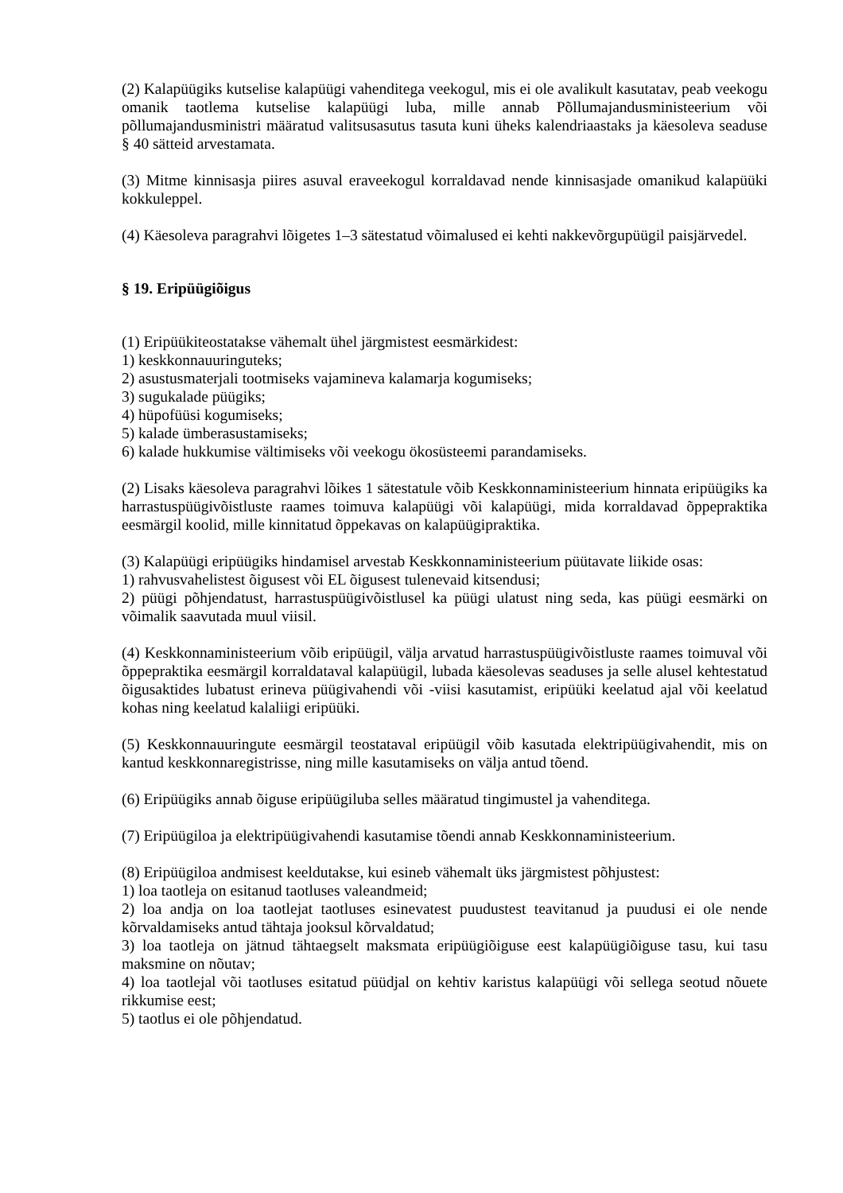(2) Kalapüügiks kutselise kalapüügi vahenditega veekogul, mis ei ole avalikult kasutatav, peab veekogu omanik taotlema kutselise kalapüügi luba, mille annab Põllumajandusministeerium või põllumajandusministri määratud valitsusasutus tasuta kuni üheks kalendriaastaks ja käesoleva seaduse § 40 sätteid arvestamata.
(3) Mitme kinnisasja piires asuval eraveekogul korraldavad nende kinnisasjade omanikud kalapüüki kokkuleppel.
(4) Käesoleva paragrahvi lõigetes 1–3 sätestatud võimalused ei kehti nakkevõrgupüügil paisjärvedel.
§ 19. Eripüügiõigus
(1) Eripüükiteostatakse vähemalt ühel järgmistest eesmärkidest:
1) keskkonnauuringuteks;
2) asustusmaterjali tootmiseks vajamineva kalamarja kogumiseks;
3) sugukalade püügiks;
4) hüpofüüsi kogumiseks;
5) kalade ümberasustamiseks;
6) kalade hukkumise vältimiseks või veekogu ökosüsteemi parandamiseks.
(2) Lisaks käesoleva paragrahvi lõikes 1 sätestatule võib Keskkonnaministeerium hinnata eripüügiks ka harrastuspüügivõistluste raames toimuva kalapüügi või kalapüügi, mida korraldavad õppepraktika eesmärgil koolid, mille kinnitatud õppekavas on kalapüügipraktika.
(3) Kalapüügi eripüügiks hindamisel arvestab Keskkonnaministeerium püütavate liikide osas:
1) rahvusvahelistest õigusest või EL õigusest tulenevaid kitsendusi;
2) püügi põhjendatust, harrastuspüügivõistlusel ka püügi ulatust ning seda, kas püügi eesmärki on võimalik saavutada muul viisil.
(4) Keskkonnaministeerium võib eripüügil, välja arvatud harrastuspüügivõistluste raames toimuval või õppepraktika eesmärgil korraldataval kalapüügil, lubada käesolevas seaduses ja selle alusel kehtestatud õigusaktides lubatust erineva püügivahendi või -viisi kasutamist, eripüüki keelatud ajal või keelatud kohas ning keelatud kalaliigi eripüüki.
(5) Keskkonnauuringute eesmärgil teostataval eripüügil võib kasutada elektripüügivahendit, mis on kantud keskkonnaregistrisse, ning mille kasutamiseks on välja antud tõend.
(6) Eripüügiks annab õiguse eripüügiluba selles määratud tingimustel ja vahenditega.
(7) Eripüügiloa ja elektripüügivahendi kasutamise tõendi annab Keskkonnaministeerium.
(8) Eripüügiloa andmisest keeldutakse, kui esineb vähemalt üks järgmistest põhjustest:
1) loa taotleja on esitanud taotluses valeandmeid;
2) loa andja on loa taotlejat taotluses esinevatest puudustest teavitanud ja puudusi ei ole nende kõrvaldamiseks antud tähtaja jooksul kõrvaldatud;
3) loa taotleja on jätnud tähtaegselt maksmata eripüügiõiguse eest kalapüügiõiguse tasu, kui tasu maksmine on nõutav;
4) loa taotlejal või taotluses esitatud püüdjal on kehtiv karistus kalapüügi või sellega seotud nõuete rikkumise eest;
5) taotlus ei ole põhjendatud.